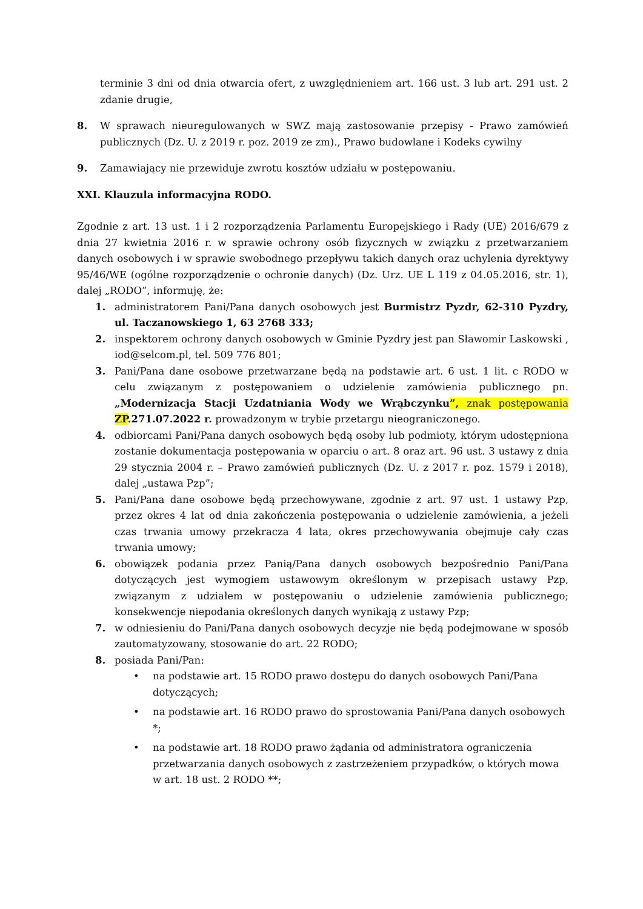terminie 3 dni od dnia otwarcia ofert, z uwzględnieniem art. 166 ust. 3 lub art. 291 ust. 2 zdanie drugie,
8. W sprawach nieuregulowanych w SWZ mają zastosowanie przepisy - Prawo zamówień publicznych (Dz. U. z 2019 r. poz. 2019 ze zm)., Prawo budowlane i Kodeks cywilny
9. Zamawiający nie przewiduje zwrotu kosztów udziału w postępowaniu.
XXI. Klauzula informacyjna RODO.
Zgodnie z art. 13 ust. 1 i 2 rozporządzenia Parlamentu Europejskiego i Rady (UE) 2016/679 z dnia 27 kwietnia 2016 r. w sprawie ochrony osób fizycznych w związku z przetwarzaniem danych osobowych i w sprawie swobodnego przepływu takich danych oraz uchylenia dyrektywy 95/46/WE (ogólne rozporządzenie o ochronie danych) (Dz. Urz. UE L 119 z 04.05.2016, str. 1), dalej „RODO”, informuję, że:
1. administratorem Pani/Pana danych osobowych jest Burmistrz Pyzdr, 62-310 Pyzdry, ul. Taczanowskiego 1, 63 2768 333;
2. inspektorem ochrony danych osobowych w Gminie Pyzdry jest pan Sławomir Laskowski , iod@selcom.pl, tel. 509 776 801;
3. Pani/Pana dane osobowe przetwarzane będą na podstawie art. 6 ust. 1 lit. c RODO w celu związanym z postępowaniem o udzielenie zamówienia publicznego pn. „Modernizacja Stacji Uzdatniania Wody we Wrąbczynku”, znak postępowania ZP.271.07.2022 r. prowadzonym w trybie przetargu nieograniczonego.
4. odbiorcami Pani/Pana danych osobowych będą osoby lub podmioty, którym udostępniona zostanie dokumentacja postępowania w oparciu o art. 8 oraz art. 96 ust. 3 ustawy z dnia 29 stycznia 2004 r. – Prawo zamówień publicznych (Dz. U. z 2017 r. poz. 1579 i 2018), dalej „ustawa Pzp”;
5. Pani/Pana dane osobowe będą przechowywane, zgodnie z art. 97 ust. 1 ustawy Pzp, przez okres 4 lat od dnia zakończenia postępowania o udzielenie zamówienia, a jeżeli czas trwania umowy przekracza 4 lata, okres przechowywania obejmuje cały czas trwania umowy;
6. obowiązek podania przez Panią/Pana danych osobowych bezpośrednio Pani/Pana dotyczących jest wymogiem ustawowym określonym w przepisach ustawy Pzp, związanym z udziałem w postępowaniu o udzielenie zamówienia publicznego; konsekwencje niepodania określonych danych wynikają z ustawy Pzp;
7. w odniesieniu do Pani/Pana danych osobowych decyzje nie będą podejmowane w sposób zautomatyzowany, stosowanie do art. 22 RODO;
8. posiada Pani/Pan:
• na podstawie art. 15 RODO prawo dostępu do danych osobowych Pani/Pana dotyczących;
• na podstawie art. 16 RODO prawo do sprostowania Pani/Pana danych osobowych *;
• na podstawie art. 18 RODO prawo żądania od administratora ograniczenia przetwarzania danych osobowych z zastrzeżeniem przypadków, o których mowa w art. 18 ust. 2 RODO **;